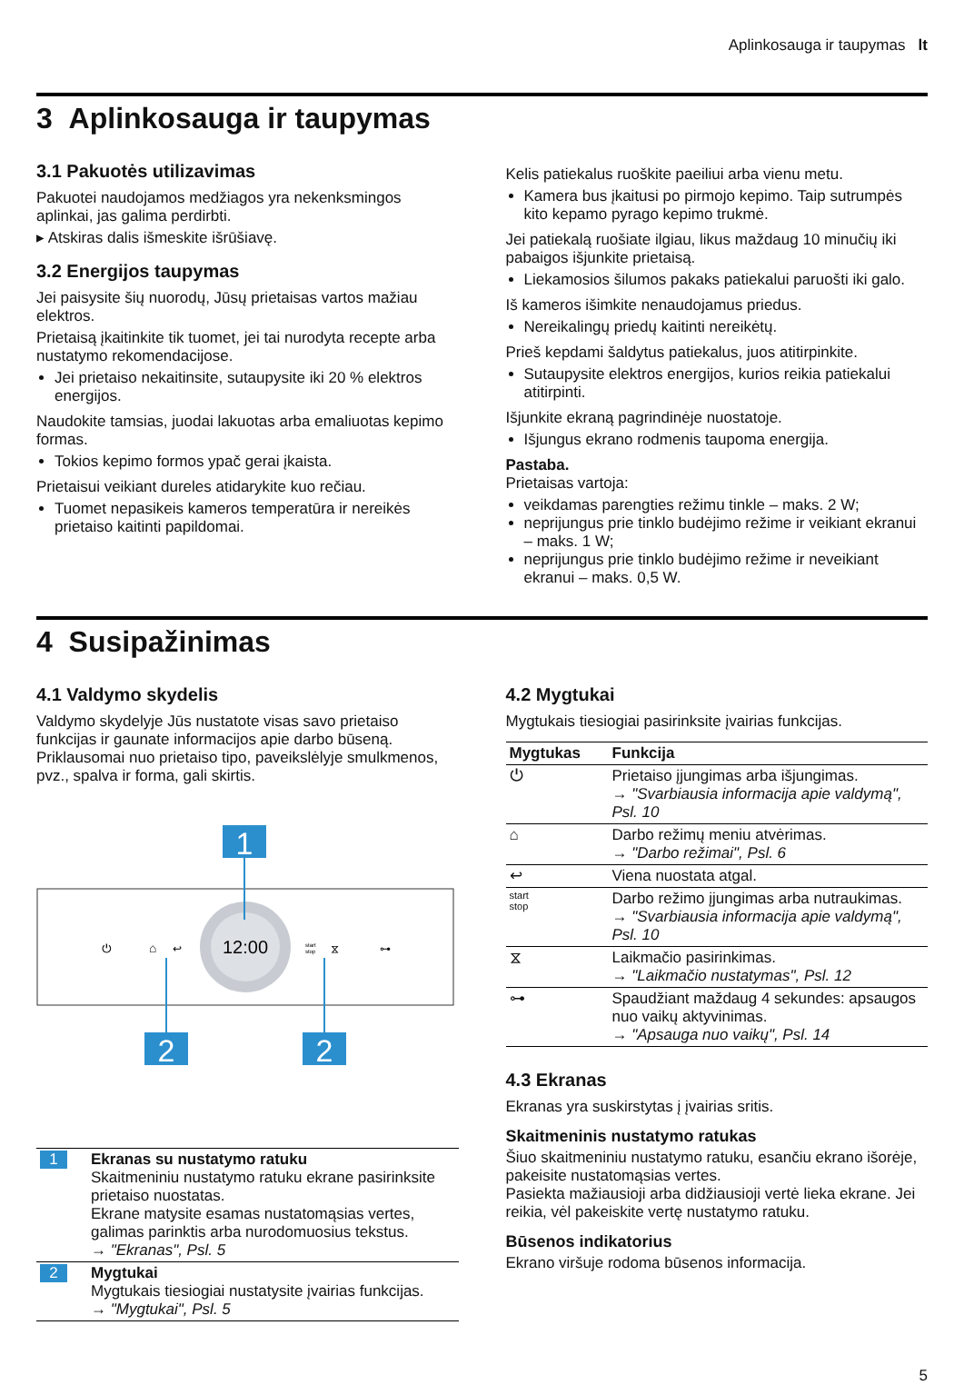Aplinkosauga ir taupymas lt
3 Aplinkosauga ir taupymas
3.1 Pakuotės utilizavimas
Pakuotei naudojamos medžiagos yra nekenksmingos aplinkai, jas galima perdirbti.
▸ Atskiras dalis išmeskite išrūšiavę.
3.2 Energijos taupymas
Jei paisysite šių nuorodų, Jūsų prietaisas vartos mažiau elektros.
Prietaisą įkaitinkite tik tuomet, jei tai nurodyta recepte arba nustatymo rekomendacijose.
Jei prietaiso nekaitinsite, sutaupysite iki 20 % elektros energijos.
Naudokite tamsias, juodai lakuotas arba emaliuotas kepimo formas.
Tokios kepimo formos ypač gerai įkaista.
Prietaisui veikiant dureles atidarykite kuo rečiau.
Tuomet nepasikeis kameros temperatūra ir nereikės prietaiso kaitinti papildomai.
Kelis patiekalus ruoškite paeiliui arba vienu metu.
Kamera bus įkaitusi po pirmojo kepimo. Taip sutrumpės kito kepamo pyrago kepimo trukmė.
Jei patiekalą ruošiate ilgiau, likus maždaug 10 minučių iki pabaigos išjunkite prietaisą.
Liekamosios šilumos pakaks patiekalui paruošti iki galo.
Iš kameros išimkite nenaudojamus priedus.
Nereikalingų priedų kaitinti nereikėtų.
Prieš kepdami šaldytus patiekalus, juos atitirpinkite.
Sutaupysite elektros energijos, kurios reikia patiekalui atitirpinti.
Išjunkite ekraną pagrindinėje nuostatoje.
Išjungus ekrano rodmenis taupoma energija.
Pastaba.
Prietaisas vartoja:
veikdamas parengties režimu tinkle – maks. 2 W;
neprijungus prie tinklo budėjimo režime ir veikiant ekranui – maks. 1 W;
neprijungus prie tinklo budėjimo režime ir neveikiant ekranui – maks. 0,5 W.
4 Susipažinimas
4.1 Valdymo skydelis
Valdymo skydelyje Jūs nustatote visas savo prietaiso funkcijas ir gaunate informacijos apie darbo būseną. Priklausomai nuo prietaiso tipo, paveikslėlyje smulkmenos, pvz., spalva ir forma, gali skirtis.
12:00
⏻
⌂
↩
start
stop
⧖
⊶
1
2
2
| 1 | Ekranas su nustatymo ratuku Skaitmeniniu nustatymo ratuku ekrane pasirinksite prietaiso nuostatas. Ekrane matysite esamas nustatomąsias vertes, galimas parinktis arba nurodomuosius tekstus. → "Ekranas", Psl. 5 |
| 2 | Mygtukai Mygtukais tiesiogiai nustatysite įvairias funkcijas. → "Mygtukai", Psl. 5 |
4.2 Mygtukai
Mygtukais tiesiogiai pasirinksite įvairias funkcijas.
| Mygtukas | Funkcija |
| --- | --- |
| ⏻ | Prietaiso įjungimas arba išjungimas. → "Svarbiausia informacija apie valdymą", Psl. 10 |
| ⌂ | Darbo režimų meniu atvėrimas. → "Darbo režimai", Psl. 6 |
| ↩ | Viena nuostata atgal. |
| start stop | Darbo režimo įjungimas arba nutraukimas. → "Svarbiausia informacija apie valdymą", Psl. 10 |
| ⧖ | Laikmačio pasirinkimas. → "Laikmačio nustatymas", Psl. 12 |
| ⊶ | Spaudžiant maždaug 4 sekundes: apsaugos nuo vaikų aktyvinimas. → "Apsauga nuo vaikų", Psl. 14 |
4.3 Ekranas
Ekranas yra suskirstytas į įvairias sritis.
Skaitmeninis nustatymo ratukas
Šiuo skaitmeniniu nustatymo ratuku, esančiu ekrano išorėje, pakeisite nustatomąsias vertes.
Pasiekta mažiausioji arba didžiausioji vertė lieka ekrane. Jei reikia, vėl pakeiskite vertę nustatymo ratuku.
Būsenos indikatorius
Ekrano viršuje rodoma būsenos informacija.
5